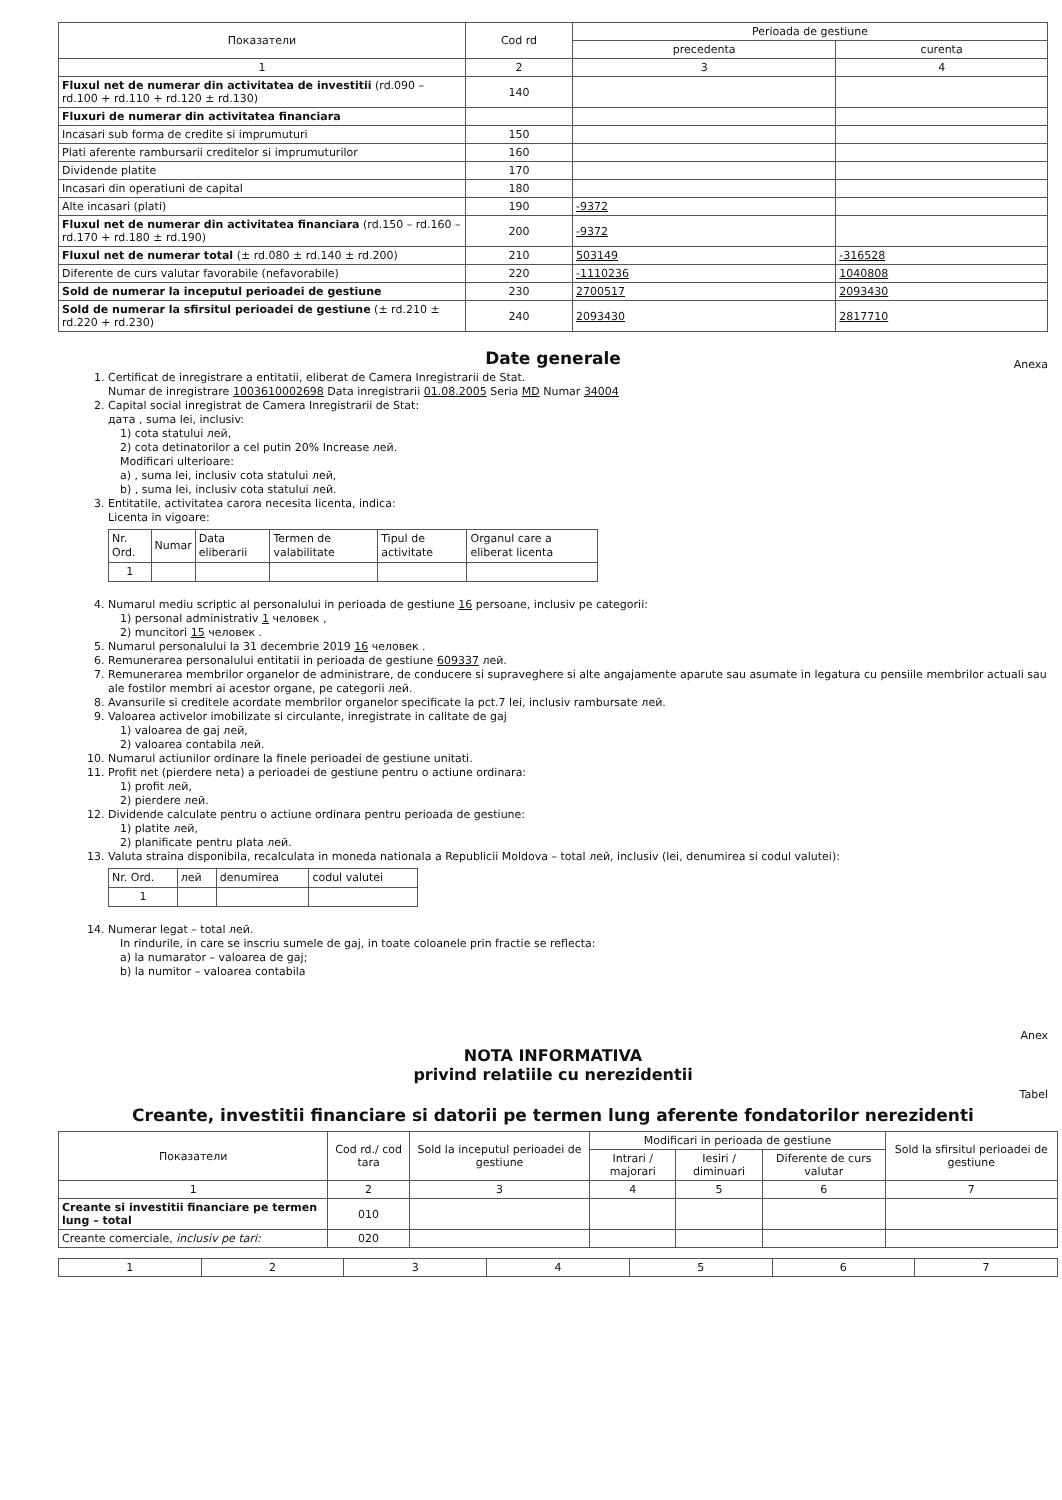| Показатели | Cod rd | Perioada de gestiune | |
| --- | --- | --- | --- |
| | | precedenta | curenta |
| 1 | 2 | 3 | 4 |
| Fluxul net de numerar din activitatea de investitii (rd.090 – rd.100 + rd.110 + rd.120 ± rd.130) | 140 | | |
| Fluxuri de numerar din activitatea financiara | | | |
| Incasari sub forma de credite si imprumuturi | 150 | | |
| Plati aferente rambursarii creditelor si imprumuturilor | 160 | | |
| Dividende platite | 170 | | |
| Incasari din operatiuni de capital | 180 | | |
| Alte incasari (plati) | 190 | -9372 | |
| Fluxul net de numerar din activitatea financiara (rd.150 – rd.160 – rd.170 + rd.180 ± rd.190) | 200 | -9372 | |
| Fluxul net de numerar total (± rd.080 ± rd.140 ± rd.200) | 210 | 503149 | -316528 |
| Diferente de curs valutar favorabile (nefavorabile) | 220 | -1110236 | 1040808 |
| Sold de numerar la inceputul perioadei de gestiune | 230 | 2700517 | 2093430 |
| Sold de numerar la sfirsitul perioadei de gestiune (± rd.210 ± rd.220 + rd.230) | 240 | 2093430 | 2817710 |
Date generale
Anexa
1. Certificat de inregistrare a entitatii, eliberat de Camera Inregistrarii de Stat.
Numar de inregistrare 1003610002698 Data inregistrarii 01.08.2005 Seria MD Numar 34004
2. Capital social inregistrat de Camera Inregistrarii de Stat:
дата , suma lei, inclusiv:
1) cota statului лей,
2) cota detinatorilor a cel putin 20% Increase лей.
Modificari ulterioare:
a) , suma lei, inclusiv cota statului лей,
b) , suma lei, inclusiv cota statului лей.
3. Entitatile, activitatea carora necesita licenta, indica:
Licenta in vigoare:
| Nr. Ord. | Numar | Data eliberarii | Termen de valabilitate | Tipul de activitate | Organul care a eliberat licenta |
| 1 | | | | | |
4. Numarul mediu scriptic al personalului in perioada de gestiune 16 persoane, inclusiv pe categorii:
1) personal administrativ 1 человек ,
2) muncitori 15 человек .
5. Numarul personalului la 31 decembrie 2019 16 человек .
6. Remunerarea personalului entitatii in perioada de gestiune 609337 лей.
7. Remunerarea membrilor organelor de administrare, de conducere si supraveghere si alte angajamente aparute sau asumate in legatura cu pensiile membrilor actuali sau ale fostilor membri ai acestor organe, pe categorii лей.
8. Avansurile si creditele acordate membrilor organelor specificate la pct.7 lei, inclusiv rambursate лей.
9. Valoarea activelor imobilizate si circulante, inregistrate in calitate de gaj
1) valoarea de gaj лей,
2) valoarea contabila лей.
10. Numarul actiunilor ordinare la finele perioadei de gestiune unitati.
11. Profit net (pierdere neta) a perioadei de gestiune pentru o actiune ordinara:
1) profit лей,
2) pierdere лей.
12. Dividende calculate pentru o actiune ordinara pentru perioada de gestiune:
1) platite лей,
2) planificate pentru plata лей.
13. Valuta straina disponibila, recalculata in moneda nationala a Republicii Moldova – total лей, inclusiv (lei, denumirea si codul valutei):
| Nr. Ord. | лей | denumirea | codul valutei |
| 1 | | | |
14. Numerar legat – total лей.
In rindurile, in care se inscriu sumele de gaj, in toate coloanele prin fractie se reflecta:
a) la numarator – valoarea de gaj;
b) la numitor – valoarea contabila
Anex
NOTA INFORMATIVA
privind relatiile cu nerezidentii
Tabel
Creante, investitii financiare si datorii pe termen lung aferente fondatorilor nerezidenti
| Показатели | Cod rd./ cod tara | Sold la inceputul perioadei de gestiune | Modificari in perioada de gestiune | | | Sold la sfirsitul perioadei de gestiune |
| --- | --- | --- | --- | --- | --- | --- |
| | | | Intrari / majorari | Iesiri / diminuari | Diferente de curs valutar | |
| 1 | 2 | 3 | 4 | 5 | 6 | 7 |
| Creante si investitii financiare pe termen lung – total | 010 | | | | | |
| Creante comerciale, inclusiv pe tari: | 020 | | | | | |
| 1 | 2 | 3 | 4 | 5 | 6 | 7 |